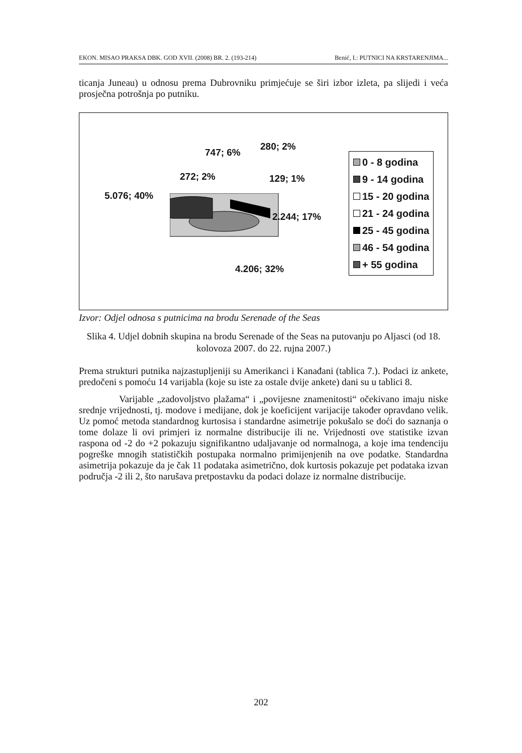EKON. MISAO PRAKSA DBK. GOD XVII. (2008) BR. 2. (193-214) Benić, I.: PUTNICI NA KRSTARENJIMA...
ticanja Juneau) u odnosu prema Dubrovniku primjećuje se širi izbor izleta, pa slijedi i veća prosječna potrošnja po putniku.
747; 6%
280; 2%
272; 2% 129; 1%
5.076; 40%
2.244; 17%
4.206; 32%
0 - 8 godina
9 - 14 godina
15 - 20 godina
21 - 24 godina
25 - 45 godina
46 - 54 godina
+ 55 godina
Izvor: Odjel odnosa s putnicima na brodu Serenade of the Seas
Slika 4. Udjel dobnih skupina na brodu Serenade of the Seas na putovanju po Aljasci (od 18. kolovoza 2007. do 22. rujna 2007.)
Prema strukturi putnika najzastupljeniji su Amerikanci i Kanađani (tablica 7.). Podaci iz ankete, predočeni s pomoću 14 varijabla (koje su iste za ostale dvije ankete) dani su u tablici 8.
Varijable „zadovoljstvo plažama“ i „povijesne znamenitosti“ očekivano imaju niske srednje vrijednosti, tj. modove i medijane, dok je koeficijent varijacije također opravdano velik. Uz pomoć metoda standardnog kurtosisa i standardne asimetrije pokušalo se doći do saznanja o tome dolaze li ovi primjeri iz normalne distribucije ili ne. Vrijednosti ove statistike izvan raspona od -2 do +2 pokazuju signifikantno udaljavanje od normalnoga, a koje ima tendenciju pogreške mnogih statističkih postupaka normalno primijenjenih na ove podatke. Standardna asimetrija pokazuje da je čak 11 podataka asimetrično, dok kurtosis pokazuje pet podataka izvan područja -2 ili 2, što narušava pretpostavku da podaci dolaze iz normalne distribucije.
202